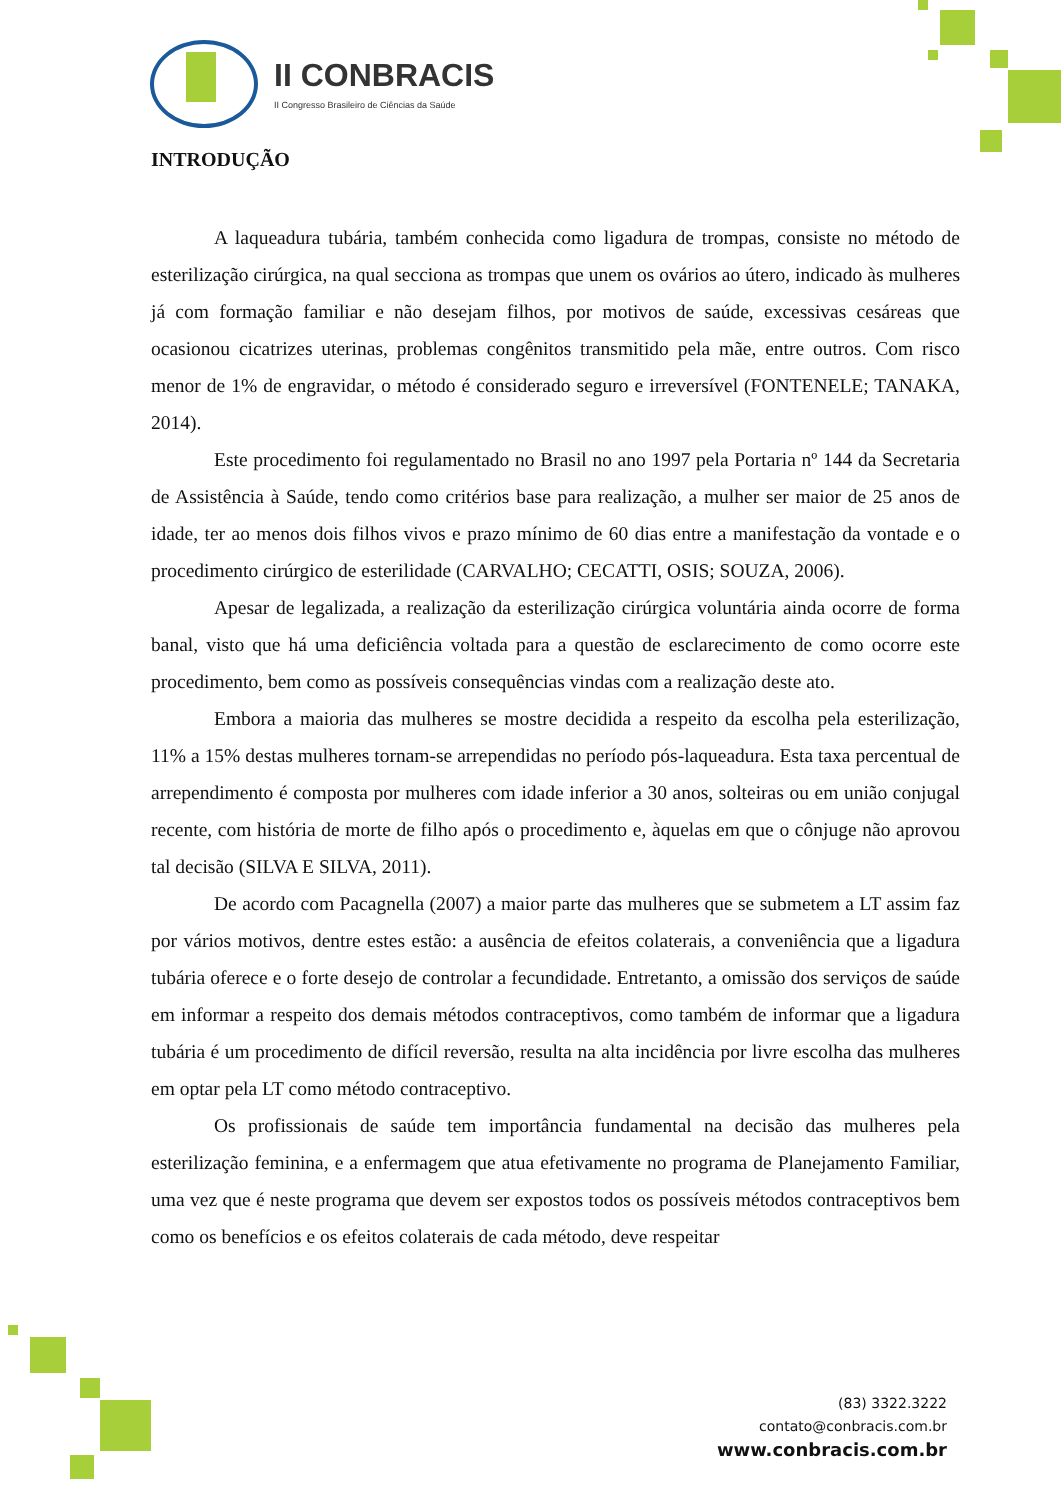II CONBRACIS
II Congresso Brasileiro de Ciências da Saúde
INTRODUÇÃO
A laqueadura tubária, também conhecida como ligadura de trompas, consiste no método de esterilização cirúrgica, na qual secciona as trompas que unem os ovários ao útero, indicado às mulheres já com formação familiar e não desejam filhos, por motivos de saúde, excessivas cesáreas que ocasionou cicatrizes uterinas, problemas congênitos transmitido pela mãe, entre outros. Com risco menor de 1% de engravidar, o método é considerado seguro e irreversível (FONTENELE; TANAKA, 2014).
Este procedimento foi regulamentado no Brasil no ano 1997 pela Portaria nº 144 da Secretaria de Assistência à Saúde, tendo como critérios base para realização, a mulher ser maior de 25 anos de idade, ter ao menos dois filhos vivos e prazo mínimo de 60 dias entre a manifestação da vontade e o procedimento cirúrgico de esterilidade (CARVALHO; CECATTI, OSIS; SOUZA, 2006).
Apesar de legalizada, a realização da esterilização cirúrgica voluntária ainda ocorre de forma banal, visto que há uma deficiência voltada para a questão de esclarecimento de como ocorre este procedimento, bem como as possíveis consequências vindas com a realização deste ato.
Embora a maioria das mulheres se mostre decidida a respeito da escolha pela esterilização, 11% a 15% destas mulheres tornam-se arrependidas no período pós-laqueadura. Esta taxa percentual de arrependimento é composta por mulheres com idade inferior a 30 anos, solteiras ou em união conjugal recente, com história de morte de filho após o procedimento e, àquelas em que o cônjuge não aprovou tal decisão (SILVA E SILVA, 2011).
De acordo com Pacagnella (2007) a maior parte das mulheres que se submetem a LT assim faz por vários motivos, dentre estes estão: a ausência de efeitos colaterais, a conveniência que a ligadura tubária oferece e o forte desejo de controlar a fecundidade. Entretanto, a omissão dos serviços de saúde em informar a respeito dos demais métodos contraceptivos, como também de informar que a ligadura tubária é um procedimento de difícil reversão, resulta na alta incidência por livre escolha das mulheres em optar pela LT como método contraceptivo.
Os profissionais de saúde tem importância fundamental na decisão das mulheres pela esterilização feminina, e a enfermagem que atua efetivamente no programa de Planejamento Familiar, uma vez que é neste programa que devem ser expostos todos os possíveis métodos contraceptivos bem como os benefícios e os efeitos colaterais de cada método, deve respeitar
(83) 3322.3222
contato@conbracis.com.br
www.conbracis.com.br